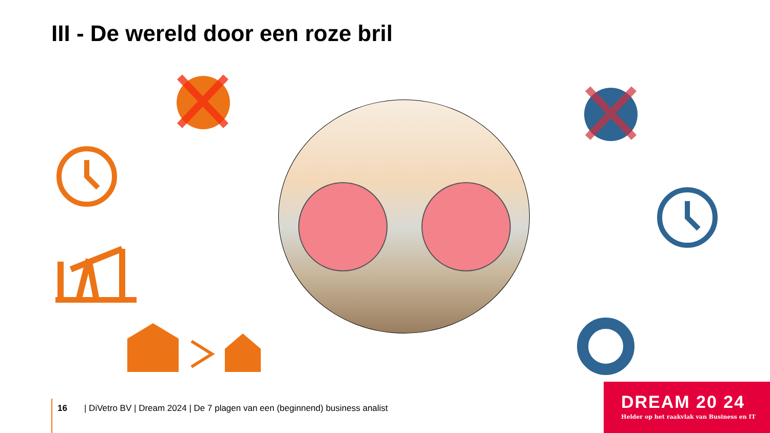III - De wereld door een roze bril
16 | DiVetro BV | Dream 2024 | De 7 plagen van een (beginnend) business analist
DREAM 20 24
Helder op het raakvlak van Business en IT